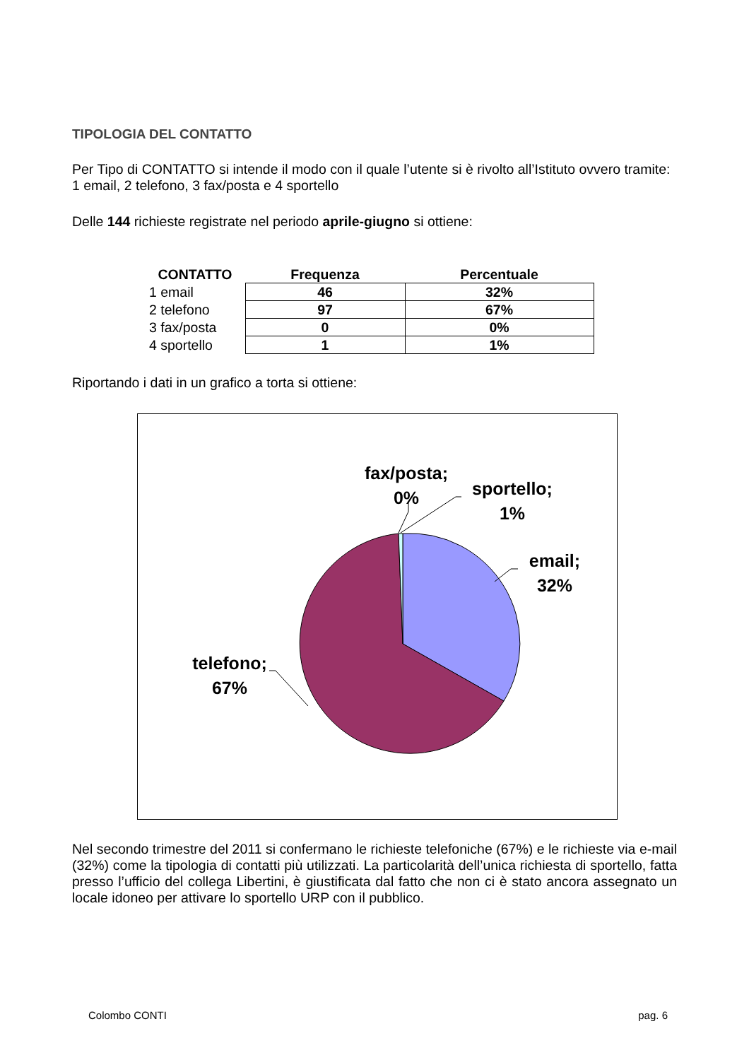TIPOLOGIA DEL CONTATTO
Per Tipo di CONTATTO si intende il modo con il quale l’utente si è rivolto all’Istituto ovvero tramite: 1 email, 2 telefono, 3 fax/posta e 4 sportello
Delle 144 richieste registrate nel periodo aprile-giugno si ottiene:
| CONTATTO | Frequenza | Percentuale |
| --- | --- | --- |
| 1 email | 46 | 32% |
| 2 telefono | 97 | 67% |
| 3 fax/posta | 0 | 0% |
| 4 sportello | 1 | 1% |
Riportando i dati in un grafico a torta si ottiene:
fax/posta; 0%
sportello; 1%
email; 32%
telefono; 67%
Nel secondo trimestre del 2011 si confermano le richieste telefoniche (67%) e le richieste via e-mail (32%) come la tipologia di contatti più utilizzati. La particolarità dell’unica richiesta di sportello, fatta presso l’ufficio del collega Libertini, è giustificata dal fatto che non ci è stato ancora assegnato un locale idoneo per attivare lo sportello URP con il pubblico.
Colombo CONTI pag. 6